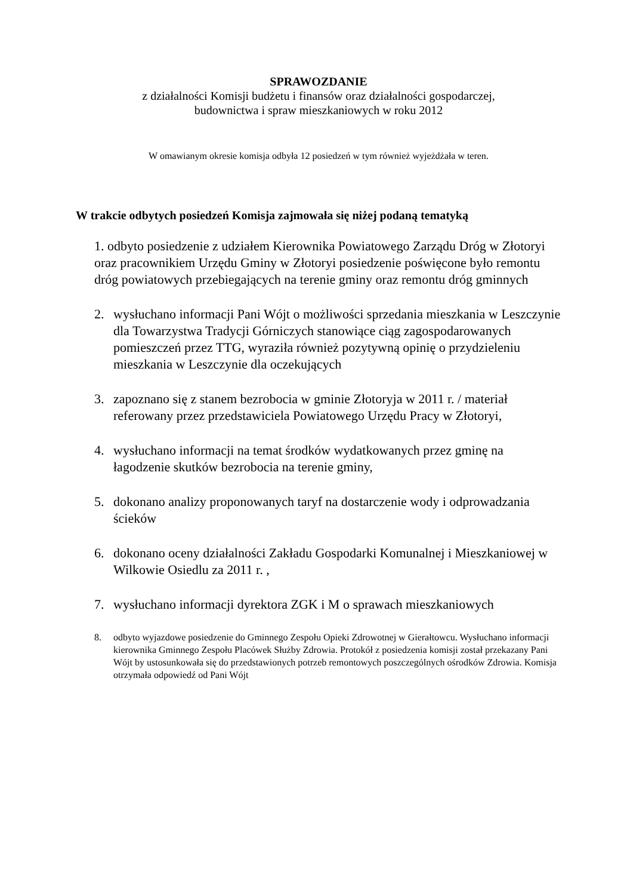SPRAWOZDANIE
z działalności Komisji budżetu i finansów oraz działalności gospodarczej,
budownictwa i spraw mieszkaniowych w roku 2012
W omawianym okresie komisja odbyła 12 posiedzeń w tym również wyjeżdżała w teren.
W trakcie odbytych posiedzeń Komisja zajmowała się niżej podaną tematyką
1. odbyto posiedzenie z udziałem Kierownika Powiatowego Zarządu Dróg w Złotoryi oraz pracownikiem Urzędu Gminy w Złotoryi posiedzenie poświęcone było remontu dróg powiatowych przebiegających na terenie gminy oraz remontu dróg gminnych
2. wysłuchano informacji Pani Wójt o możliwości sprzedania mieszkania w Leszczynie dla Towarzystwa Tradycji Górniczych stanowiące ciąg zagospodarowanych pomieszczeń przez TTG, wyraziła również pozytywną opinię o przydzieleniu mieszkania w Leszczynie dla oczekujących
3. zapoznano się z stanem bezrobocia w gminie Złotoryja w 2011 r. / materiał referowany przez przedstawiciela Powiatowego Urzędu Pracy w Złotoryi,
4. wysłuchano informacji na temat środków wydatkowanych przez gminę na łagodzenie skutków bezrobocia na terenie gminy,
5. dokonano analizy proponowanych taryf na dostarczenie wody i odprowadzania ścieków
6. dokonano oceny działalności Zakładu Gospodarki Komunalnej i Mieszkaniowej w Wilkowie Osiedlu za 2011 r. ,
7. wysłuchano informacji dyrektora ZGK i M o sprawach mieszkaniowych
8. odbyto wyjazdowe posiedzenie do Gminnego Zespołu Opieki Zdrowotnej w Gierałtowcu. Wysłuchano informacji kierownika Gminnego Zespołu Placówek Służby Zdrowia. Protokół z posiedzenia komisji został przekazany Pani Wójt by ustosunkowała się do przedstawionych potrzeb remontowych poszczególnych ośrodków Zdrowia. Komisja otrzymała odpowiedź od Pani Wójt